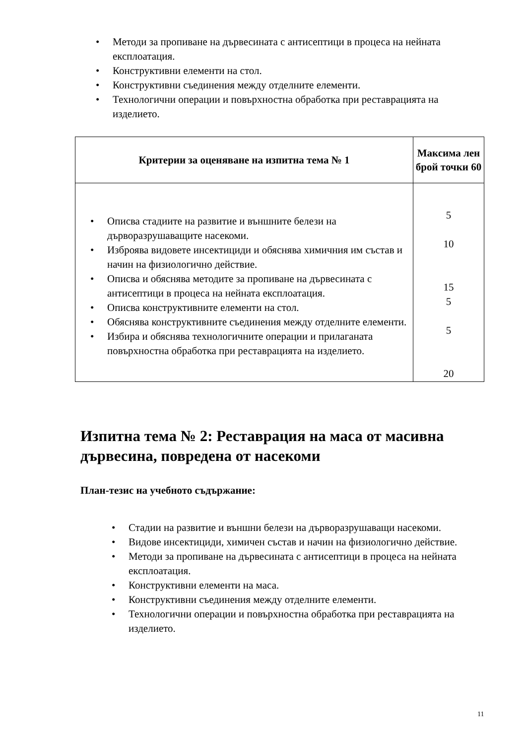• Методи за пропиване на дървесината с антисептици в процеса на нейната експлоатация.
• Конструктивни елементи на стол.
• Конструктивни съединения между отделните елементи.
• Технологични операции и повърхностна обработка при реставрацията на изделието.
| Критерии за оценяване на изпитна тема № 1 | Максима лен брой точки 60 |
| --- | --- |
| • Описва стадиите на развитие и външните белези на дърворазрушаващите насекоми. • Изброява видовете инсектициди и обяснява химичния им състав и начин на физиологично действие. • Описва и обяснява методите за пропиване на дървесината с антисептици в процеса на нейната експлоатация. • Описва конструктивните елементи на стол. • Обяснява конструктивните съединения между отделните елементи. • Избира и обяснява технологичните операции и прилаганата повърхностна обработка при реставрацията на изделието. | 5 10 15 5 5 20 |
Изпитна тема № 2: Реставрация на маса от масивна дървесина, повредена от насекоми
План-тезис на учебното съдържание:
• Стадии на развитие и външни белези на дърворазрушаващи насекоми.
• Видове инсектициди, химичен състав и начин на физиологично действие.
• Методи за пропиване на дървесината с антисептици в процеса на нейната експлоатация.
• Конструктивни елементи на маса.
• Конструктивни съединения между отделните елементи.
• Технологични операции и повърхностна обработка при реставрацията на изделието.
11